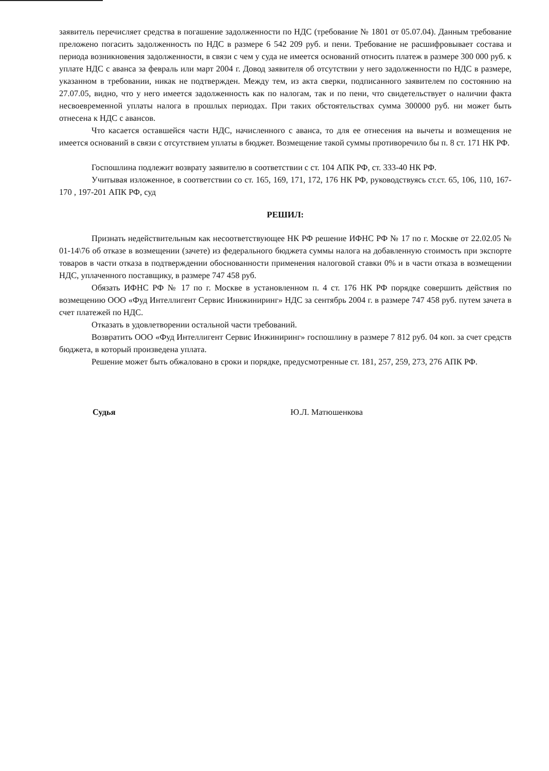заявитель перечисляет средства в погашение задолженности по НДС (требование № 1801 от 05.07.04). Данным требование преложено погасить задолженность по НДС в размере 6 542 209 руб. и пени. Требование не расшифровывает состава и периода возникновения задолженности, в связи с чем у суда не имеется оснований относить платеж в размере 300 000 руб. к уплате НДС с аванса за февраль или март 2004 г. Довод заявителя об отсутствии у него задолженности по НДС в размере, указанном в требовании, никак не подтвержден. Между тем, из акта сверки, подписанного заявителем по состоянию на 27.07.05, видно, что у него имеется задолженность как по налогам, так и по пени, что свидетельствует о наличии факта несвоевременной уплаты налога в прошлых периодах. При таких обстоятельствах сумма 300000 руб. ни может быть отнесена к НДС с авансов.
Что касается оставшейся части НДС, начисленного с аванса, то для ее отнесения на вычеты и возмещения не имеется оснований в связи с отсутствием уплаты в бюджет. Возмещение такой суммы противоречило бы п. 8 ст. 171 НК РФ.
Госпошлина подлежит возврату заявителю в соответствии с ст. 104 АПК РФ, ст. 333-40 НК РФ.
Учитывая изложенное, в соответствии со ст. 165, 169, 171, 172, 176 НК РФ, руководствуясь ст.ст. 65, 106, 110, 167-170 , 197-201 АПК РФ, суд
РЕШИЛ:
Признать недействительным как несоответствующее НК РФ решение ИФНС РФ № 17 по г. Москве от 22.02.05 № 01-14\76 об отказе в возмещении (зачете) из федерального бюджета суммы налога на добавленную стоимость при экспорте товаров в части отказа в подтверждении обоснованности применения налоговой ставки 0% и в части отказа в возмещении НДС, уплаченного поставщику, в размере 747 458 руб.
Обязать ИФНС РФ № 17 по г. Москве в установленном п. 4 ст. 176 НК РФ порядке совершить действия по возмещению ООО «Фуд Интеллигент Сервис Инижиниринг» НДС за сентябрь 2004 г. в размере 747 458 руб. путем зачета в счет платежей по НДС.
Отказать в удовлетворении остальной части требований.
Возвратить ООО «Фуд Интеллигент Сервис Инжиниринг» госпошлину в размере 7 812 руб. 04 коп. за счет средств бюджета, в который произведена уплата.
Решение может быть обжаловано в сроки и порядке, предусмотренные ст. 181, 257, 259, 273, 276 АПК РФ.
Судья Ю.Л. Матюшенкова